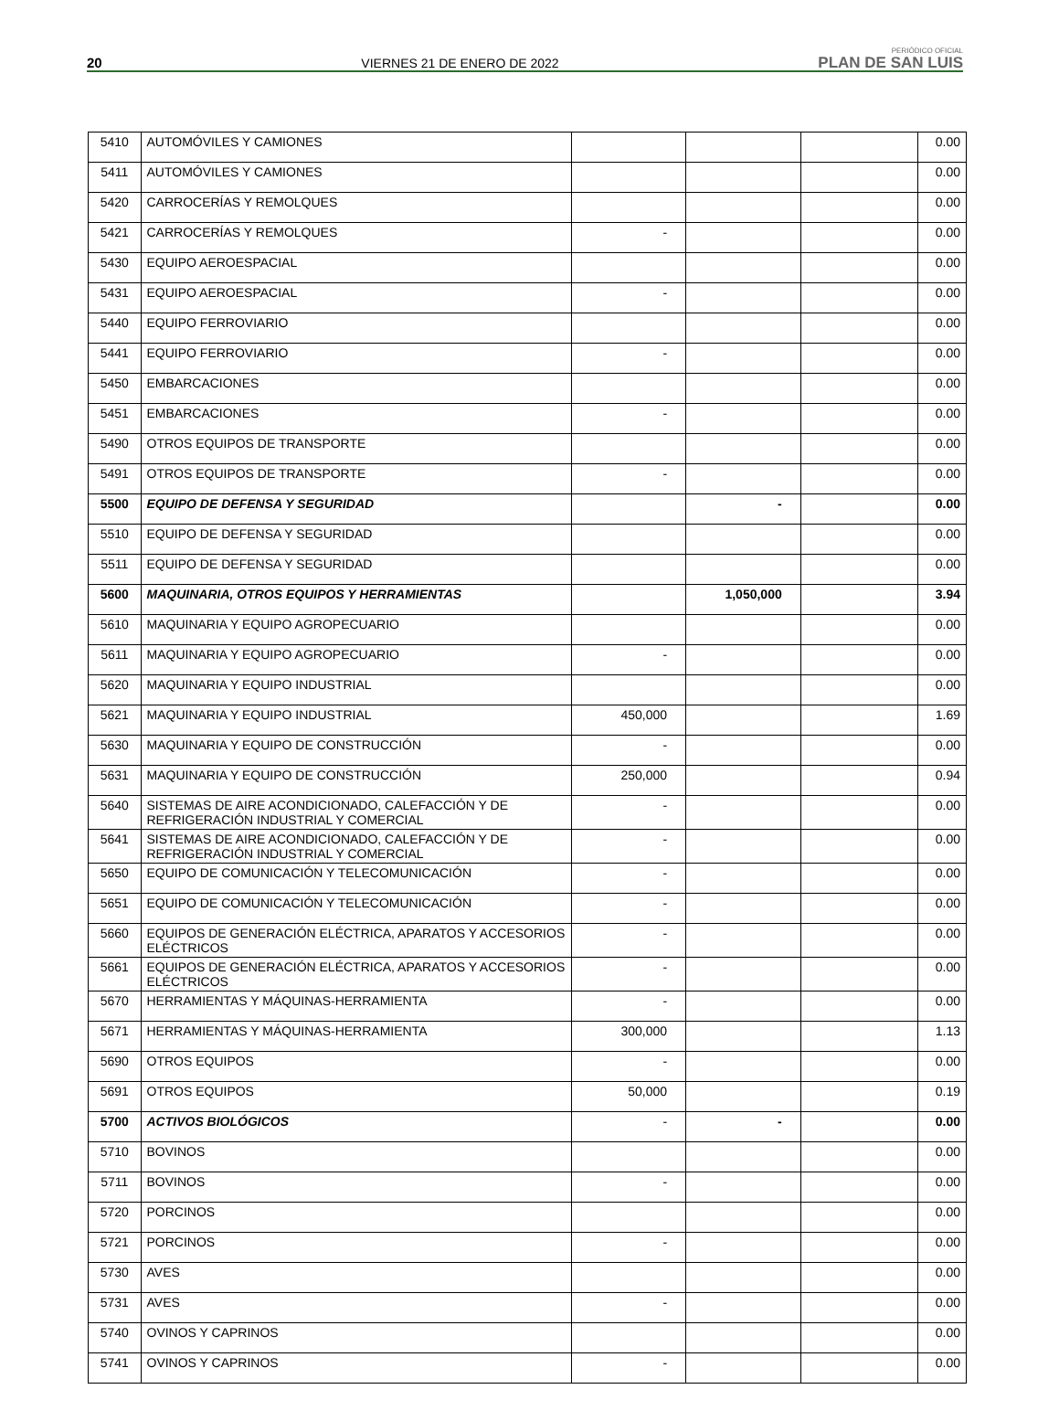20 VIERNES 21 DE ENERO DE 2022 PERIÓDICO OFICIAL
PLAN DE SAN LUIS
| 5410 | AUTOMÓVILES Y CAMIONES | | | | 0.00 |
| 5411 | AUTOMÓVILES Y CAMIONES | | | | 0.00 |
| 5420 | CARROCERÍAS Y REMOLQUES | | | | 0.00 |
| 5421 | CARROCERÍAS Y REMOLQUES | - | | | 0.00 |
| 5430 | EQUIPO AEROESPACIAL | | | | 0.00 |
| 5431 | EQUIPO AEROESPACIAL | - | | | 0.00 |
| 5440 | EQUIPO FERROVIARIO | | | | 0.00 |
| 5441 | EQUIPO FERROVIARIO | - | | | 0.00 |
| 5450 | EMBARCACIONES | | | | 0.00 |
| 5451 | EMBARCACIONES | - | | | 0.00 |
| 5490 | OTROS EQUIPOS DE TRANSPORTE | | | | 0.00 |
| 5491 | OTROS EQUIPOS DE TRANSPORTE | - | | | 0.00 |
| 5500 | EQUIPO DE DEFENSA Y SEGURIDAD | | - | | 0.00 |
| 5510 | EQUIPO DE DEFENSA Y SEGURIDAD | | | | 0.00 |
| 5511 | EQUIPO DE DEFENSA Y SEGURIDAD | | | | 0.00 |
| 5600 | MAQUINARIA, OTROS EQUIPOS Y HERRAMIENTAS | | 1,050,000 | | 3.94 |
| 5610 | MAQUINARIA Y EQUIPO AGROPECUARIO | | | | 0.00 |
| 5611 | MAQUINARIA Y EQUIPO AGROPECUARIO | - | | | 0.00 |
| 5620 | MAQUINARIA Y EQUIPO INDUSTRIAL | | | | 0.00 |
| 5621 | MAQUINARIA Y EQUIPO INDUSTRIAL | 450,000 | | | 1.69 |
| 5630 | MAQUINARIA Y EQUIPO DE CONSTRUCCIÓN | - | | | 0.00 |
| 5631 | MAQUINARIA Y EQUIPO DE CONSTRUCCIÓN | 250,000 | | | 0.94 |
| 5640 | SISTEMAS DE AIRE ACONDICIONADO, CALEFACCIÓN Y DE REFRIGERACIÓN INDUSTRIAL Y COMERCIAL | - | | | 0.00 |
| 5641 | SISTEMAS DE AIRE ACONDICIONADO, CALEFACCIÓN Y DE REFRIGERACIÓN INDUSTRIAL Y COMERCIAL | - | | | 0.00 |
| 5650 | EQUIPO DE COMUNICACIÓN Y TELECOMUNICACIÓN | - | | | 0.00 |
| 5651 | EQUIPO DE COMUNICACIÓN Y TELECOMUNICACIÓN | - | | | 0.00 |
| 5660 | EQUIPOS DE GENERACIÓN ELÉCTRICA, APARATOS Y ACCESORIOS ELÉCTRICOS | - | | | 0.00 |
| 5661 | EQUIPOS DE GENERACIÓN ELÉCTRICA, APARATOS Y ACCESORIOS ELÉCTRICOS | - | | | 0.00 |
| 5670 | HERRAMIENTAS Y MÁQUINAS-HERRAMIENTA | - | | | 0.00 |
| 5671 | HERRAMIENTAS Y MÁQUINAS-HERRAMIENTA | 300,000 | | | 1.13 |
| 5690 | OTROS EQUIPOS | - | | | 0.00 |
| 5691 | OTROS EQUIPOS | 50,000 | | | 0.19 |
| 5700 | ACTIVOS BIOLÓGICOS | - | - | | 0.00 |
| 5710 | BOVINOS | | | | 0.00 |
| 5711 | BOVINOS | - | | | 0.00 |
| 5720 | PORCINOS | | | | 0.00 |
| 5721 | PORCINOS | - | | | 0.00 |
| 5730 | AVES | | | | 0.00 |
| 5731 | AVES | - | | | 0.00 |
| 5740 | OVINOS Y CAPRINOS | | | | 0.00 |
| 5741 | OVINOS Y CAPRINOS | - | | | 0.00 |